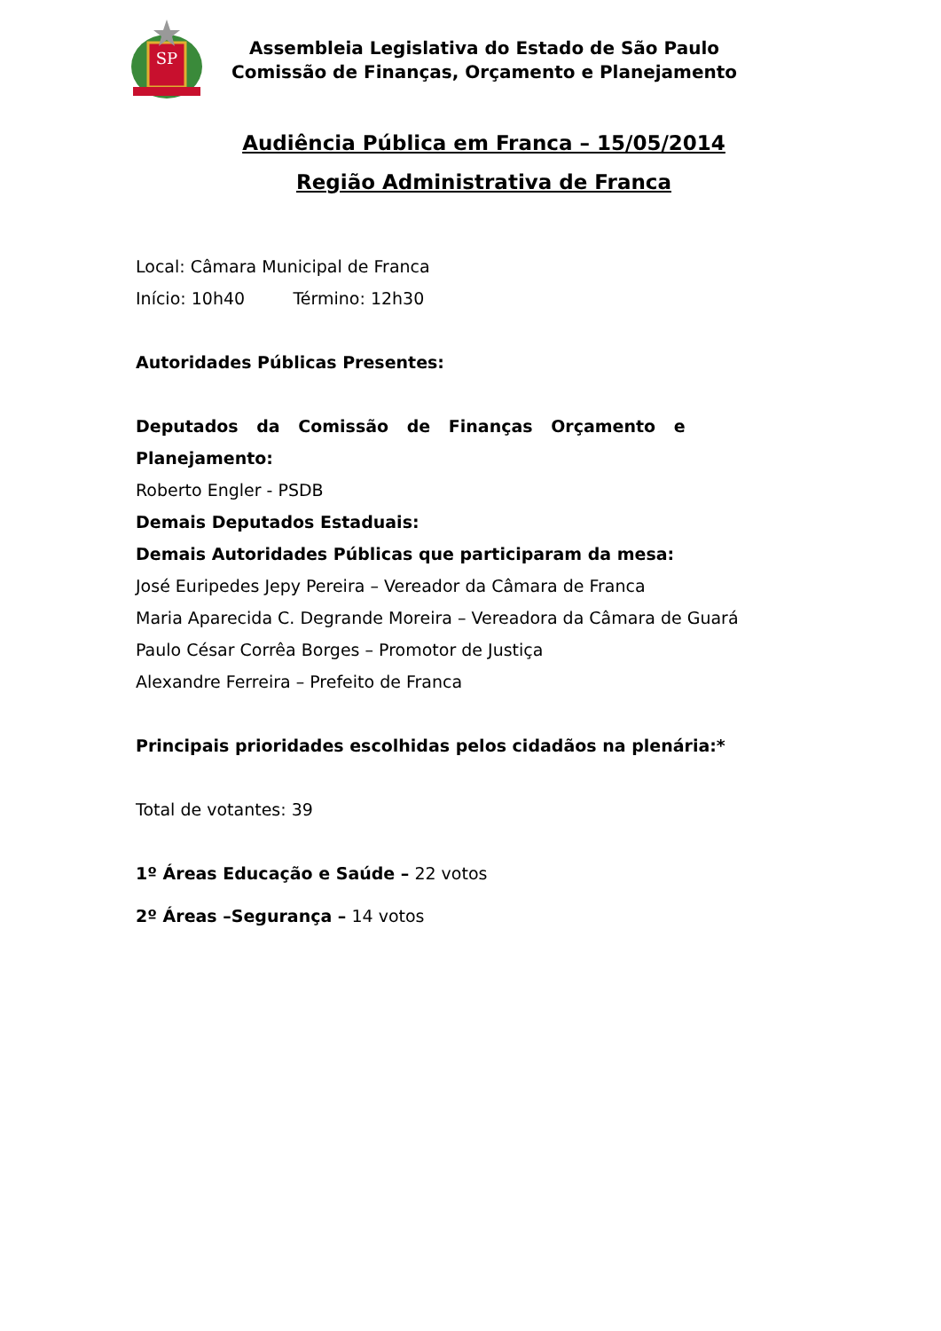SP
Assembleia Legislativa do Estado de São Paulo
Comissão de Finanças, Orçamento e Planejamento
Audiência Pública em Franca – 15/05/2014
Região Administrativa de Franca
Local: Câmara Municipal de Franca
Início: 10h40 Término: 12h30
Autoridades Públicas Presentes:
Deputados da Comissão de Finanças Orçamento e Planejamento:
Roberto Engler - PSDB
Demais Deputados Estaduais:
Demais Autoridades Públicas que participaram da mesa:
José Euripedes Jepy Pereira – Vereador da Câmara de Franca
Maria Aparecida C. Degrande Moreira – Vereadora da Câmara de Guará
Paulo César Corrêa Borges – Promotor de Justiça
Alexandre Ferreira – Prefeito de Franca
Principais prioridades escolhidas pelos cidadãos na plenária:*
Total de votantes: 39
1º Áreas Educação e Saúde – 22 votos
2º Áreas –Segurança – 14 votos